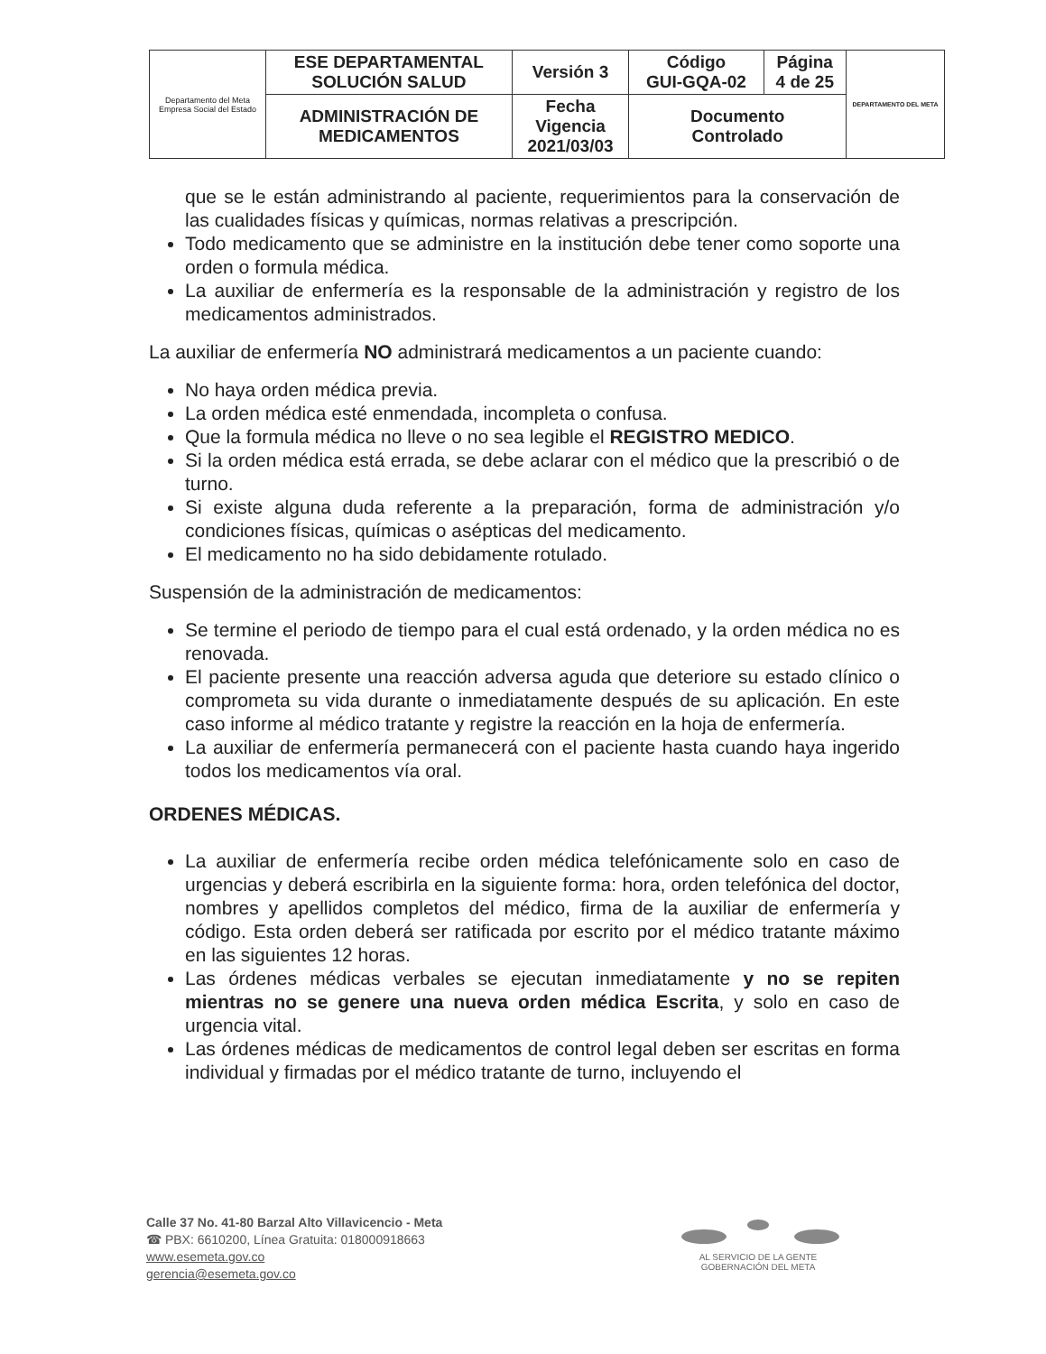| Departamento del Meta Empresa Social del Estado | ESE DEPARTAMENTAL SOLUCIÓN SALUD | Versión 3 | Código GUI-GQA-02 | Página 4 de 25 | DEPARTAMENTO DEL META |
| | ADMINISTRACIÓN DE MEDICAMENTOS | Fecha Vigencia 2021/03/03 | Documento Controlado | | |
que se le están administrando al paciente, requerimientos para la conservación de las cualidades físicas y químicas, normas relativas a prescripción.
Todo medicamento que se administre en la institución debe tener como soporte una orden o formula médica.
La auxiliar de enfermería es la responsable de la administración y registro de los medicamentos administrados.
La auxiliar de enfermería NO administrará medicamentos a un paciente cuando:
No haya orden médica previa.
La orden médica esté enmendada, incompleta o confusa.
Que la formula médica no lleve o no sea legible el REGISTRO MEDICO.
Si la orden médica está errada, se debe aclarar con el médico que la prescribió o de turno.
Si existe alguna duda referente a la preparación, forma de administración y/o condiciones físicas, químicas o asépticas del medicamento.
El medicamento no ha sido debidamente rotulado.
Suspensión de la administración de medicamentos:
Se termine el periodo de tiempo para el cual está ordenado, y la orden médica no es renovada.
El paciente presente una reacción adversa aguda que deteriore su estado clínico o comprometa su vida durante o inmediatamente después de su aplicación. En este caso informe al médico tratante y registre la reacción en la hoja de enfermería.
La auxiliar de enfermería permanecerá con el paciente hasta cuando haya ingerido todos los medicamentos vía oral.
ORDENES MÉDICAS.
La auxiliar de enfermería recibe orden médica telefónicamente solo en caso de urgencias y deberá escribirla en la siguiente forma: hora, orden telefónica del doctor, nombres y apellidos completos del médico, firma de la auxiliar de enfermería y código. Esta orden deberá ser ratificada por escrito por el médico tratante máximo en las siguientes 12 horas.
Las órdenes médicas verbales se ejecutan inmediatamente y no se repiten mientras no se genere una nueva orden médica Escrita, y solo en caso de urgencia vital.
Las órdenes médicas de medicamentos de control legal deben ser escritas en forma individual y firmadas por el médico tratante de turno, incluyendo el
Calle 37 No. 41-80 Barzal Alto Villavicencio - Meta
☎ PBX: 6610200, Línea Gratuita: 018000918663
www.esemeta.gov.co
gerencia@esemeta.gov.co
AL SERVICIO DE LA GENTE
GOBERNACIÓN DEL META